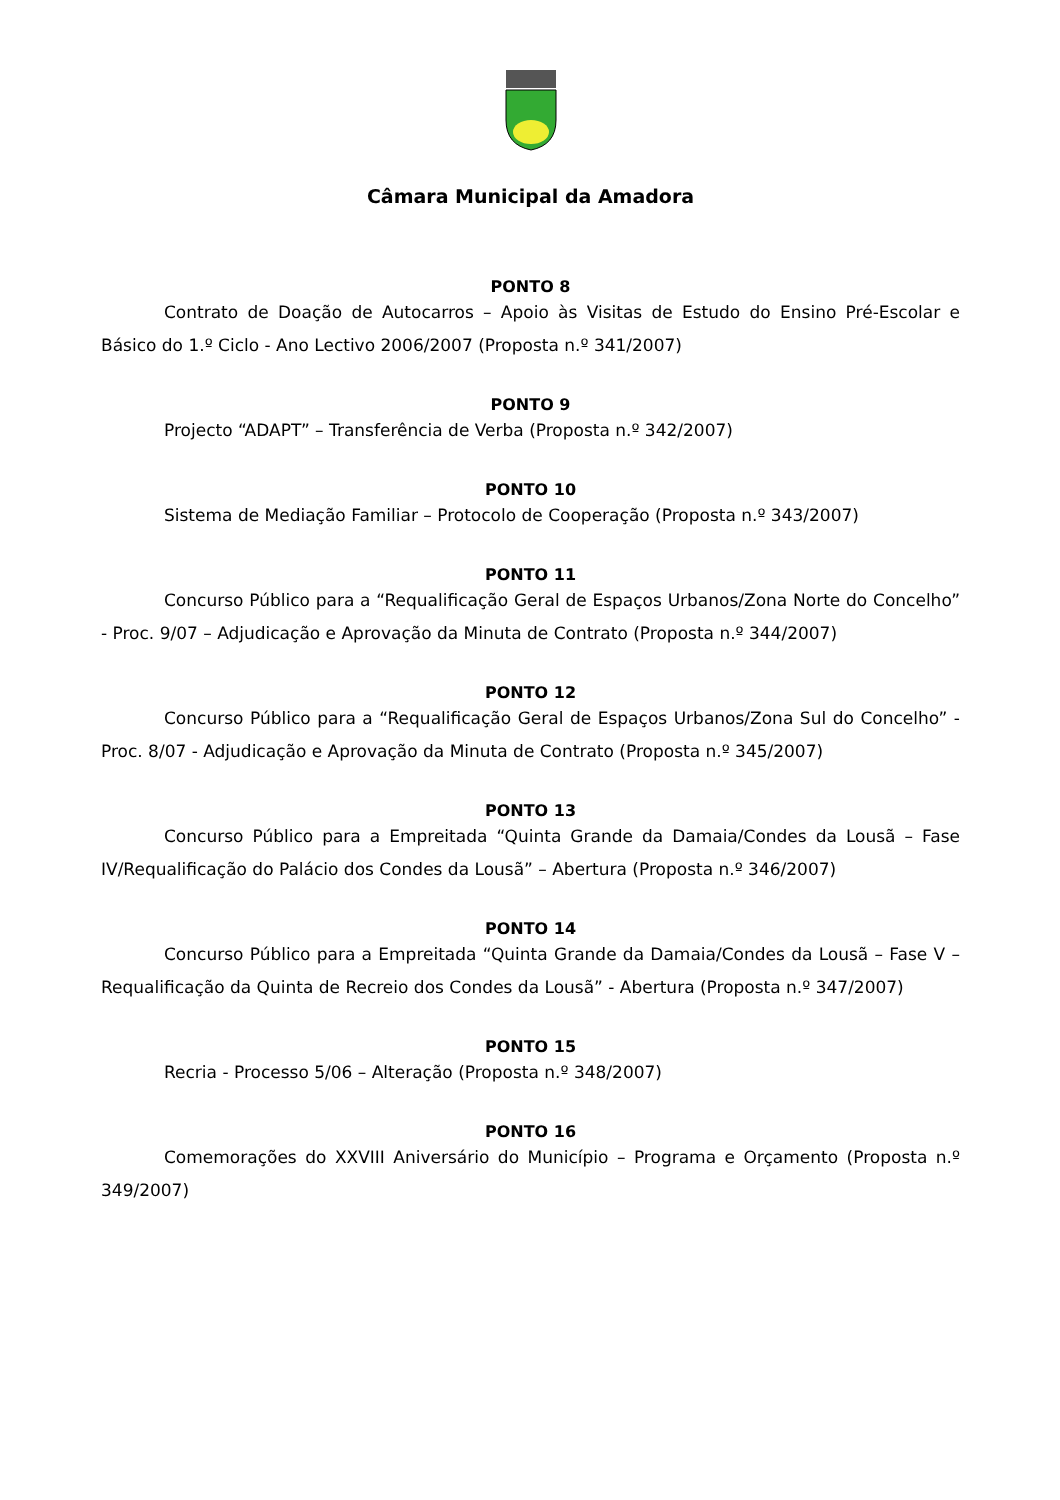Câmara Municipal da Amadora
PONTO 8
Contrato de Doação de Autocarros – Apoio às Visitas de Estudo do Ensino Pré-Escolar e Básico do 1.º Ciclo - Ano Lectivo 2006/2007 (Proposta n.º 341/2007)
PONTO 9
Projecto “ADAPT” – Transferência de Verba (Proposta n.º 342/2007)
PONTO 10
Sistema de Mediação Familiar – Protocolo de Cooperação (Proposta n.º 343/2007)
PONTO 11
Concurso Público para a “Requalificação Geral de Espaços Urbanos/Zona Norte do Concelho” - Proc. 9/07 – Adjudicação e Aprovação da Minuta de Contrato (Proposta n.º 344/2007)
PONTO 12
Concurso Público para a “Requalificação Geral de Espaços Urbanos/Zona Sul do Concelho” - Proc. 8/07 - Adjudicação e Aprovação da Minuta de Contrato (Proposta n.º 345/2007)
PONTO 13
Concurso Público para a Empreitada “Quinta Grande da Damaia/Condes da Lousã – Fase IV/Requalificação do Palácio dos Condes da Lousã” – Abertura (Proposta n.º 346/2007)
PONTO 14
Concurso Público para a Empreitada “Quinta Grande da Damaia/Condes da Lousã – Fase V – Requalificação da Quinta de Recreio dos Condes da Lousã” - Abertura (Proposta n.º 347/2007)
PONTO 15
Recria - Processo 5/06 – Alteração (Proposta n.º 348/2007)
PONTO 16
Comemorações do XXVIII Aniversário do Município – Programa e Orçamento (Proposta n.º 349/2007)